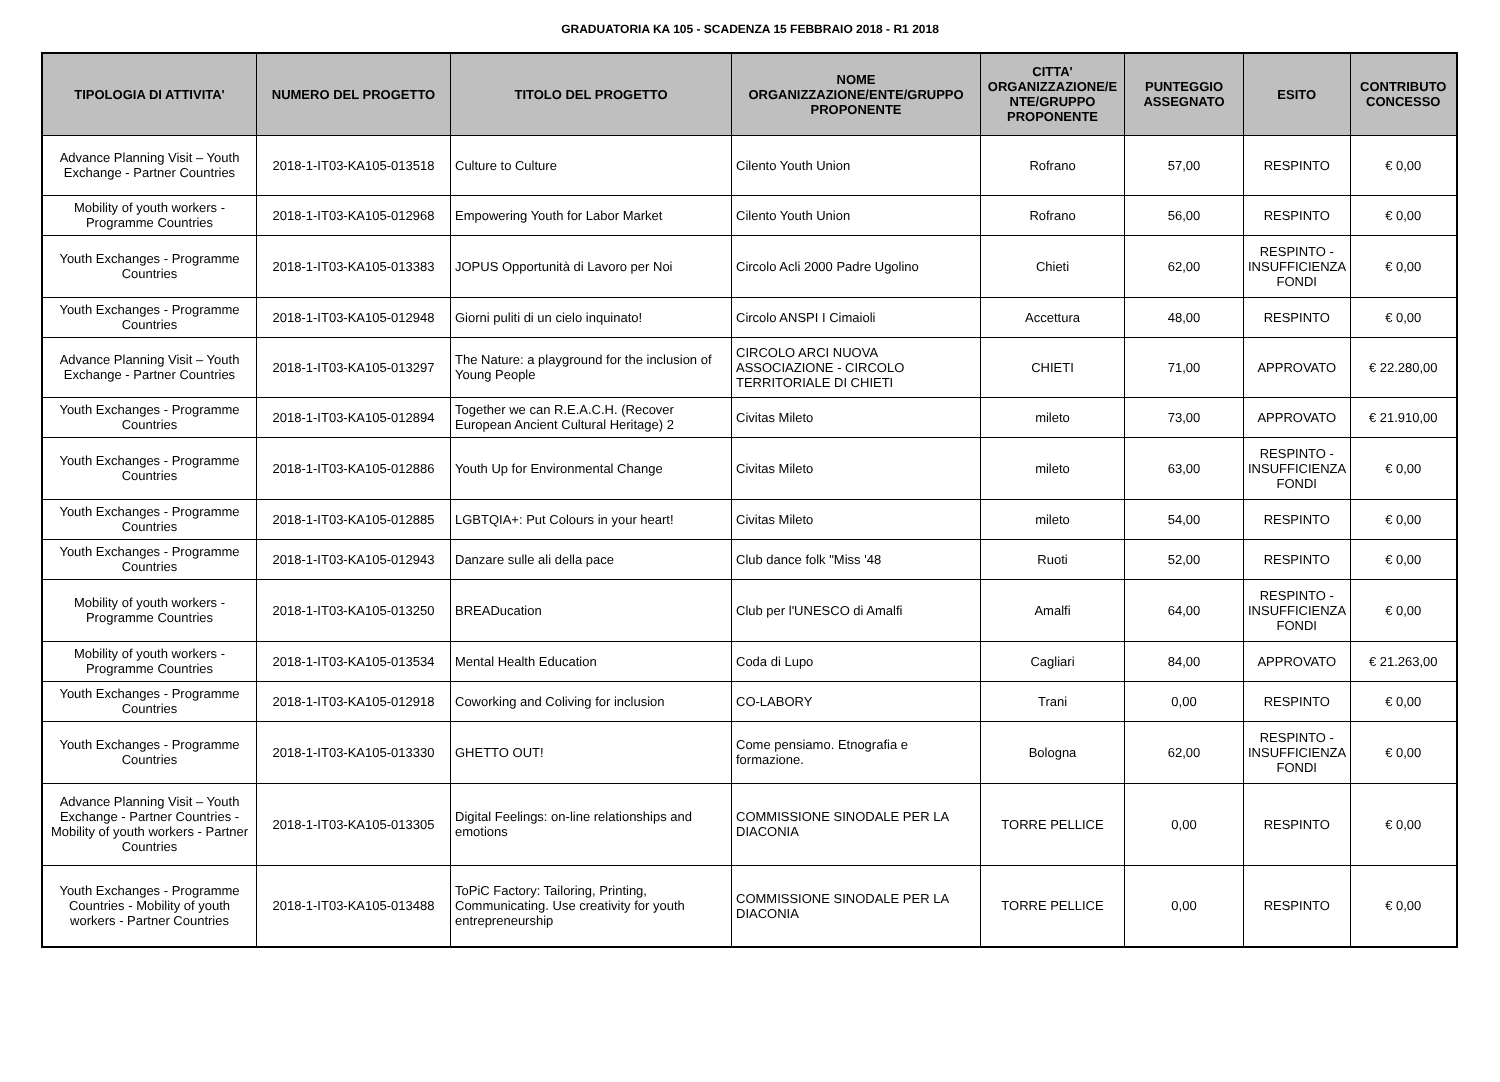GRADUATORIA KA 105 - SCADENZA 15 FEBBRAIO 2018 - R1 2018
| TIPOLOGIA DI ATTIVITA' | NUMERO DEL PROGETTO | TITOLO DEL PROGETTO | NOME ORGANIZZAZIONE/ENTE/GRUPPO PROPONENTE | CITTA' ORGANIZZAZIONE/E NTE/GRUPPO PROPONENTE | PUNTEGGIO ASSEGNATO | ESITO | CONTRIBUTO CONCESSO |
| --- | --- | --- | --- | --- | --- | --- | --- |
| Advance Planning Visit – Youth Exchange - Partner Countries | 2018-1-IT03-KA105-013518 | Culture to Culture | Cilento Youth Union | Rofrano | 57,00 | RESPINTO | € 0,00 |
| Mobility of youth workers - Programme Countries | 2018-1-IT03-KA105-012968 | Empowering Youth for Labor Market | Cilento Youth Union | Rofrano | 56,00 | RESPINTO | € 0,00 |
| Youth Exchanges - Programme Countries | 2018-1-IT03-KA105-013383 | JOPUS Opportunità di Lavoro per Noi | Circolo Acli 2000 Padre Ugolino | Chieti | 62,00 | RESPINTO - INSUFFICIENZA FONDI | € 0,00 |
| Youth Exchanges - Programme Countries | 2018-1-IT03-KA105-012948 | Giorni puliti di un cielo inquinato! | Circolo ANSPI I Cimaioli | Accettura | 48,00 | RESPINTO | € 0,00 |
| Advance Planning Visit – Youth Exchange - Partner Countries | 2018-1-IT03-KA105-013297 | The Nature: a playground for the inclusion of Young People | CIRCOLO ARCI NUOVA ASSOCIAZIONE - CIRCOLO TERRITORIALE DI CHIETI | CHIETI | 71,00 | APPROVATO | € 22.280,00 |
| Youth Exchanges - Programme Countries | 2018-1-IT03-KA105-012894 | Together we can R.E.A.C.H. (Recover European Ancient Cultural Heritage) 2 | Civitas Mileto | mileto | 73,00 | APPROVATO | € 21.910,00 |
| Youth Exchanges - Programme Countries | 2018-1-IT03-KA105-012886 | Youth Up for Environmental Change | Civitas Mileto | mileto | 63,00 | RESPINTO - INSUFFICIENZA FONDI | € 0,00 |
| Youth Exchanges - Programme Countries | 2018-1-IT03-KA105-012885 | LGBTQIA+: Put Colours in your heart! | Civitas Mileto | mileto | 54,00 | RESPINTO | € 0,00 |
| Youth Exchanges - Programme Countries | 2018-1-IT03-KA105-012943 | Danzare sulle ali della pace | Club dance folk "Miss '48 | Ruoti | 52,00 | RESPINTO | € 0,00 |
| Mobility of youth workers - Programme Countries | 2018-1-IT03-KA105-013250 | BREADucation | Club per l'UNESCO di Amalfi | Amalfi | 64,00 | RESPINTO - INSUFFICIENZA FONDI | € 0,00 |
| Mobility of youth workers - Programme Countries | 2018-1-IT03-KA105-013534 | Mental Health Education | Coda di Lupo | Cagliari | 84,00 | APPROVATO | € 21.263,00 |
| Youth Exchanges - Programme Countries | 2018-1-IT03-KA105-012918 | Coworking and Coliving for inclusion | CO-LABORY | Trani | 0,00 | RESPINTO | € 0,00 |
| Youth Exchanges - Programme Countries | 2018-1-IT03-KA105-013330 | GHETTO OUT! | Come pensiamo. Etnografia e formazione. | Bologna | 62,00 | RESPINTO - INSUFFICIENZA FONDI | € 0,00 |
| Advance Planning Visit – Youth Exchange - Partner Countries - Mobility of youth workers - Partner Countries | 2018-1-IT03-KA105-013305 | Digital Feelings: on-line relationships and emotions | COMMISSIONE SINODALE PER LA DIACONIA | TORRE PELLICE | 0,00 | RESPINTO | € 0,00 |
| Youth Exchanges - Programme Countries - Mobility of youth workers - Partner Countries | 2018-1-IT03-KA105-013488 | ToPiC Factory: Tailoring, Printing, Communicating. Use creativity for youth entrepreneurship | COMMISSIONE SINODALE PER LA DIACONIA | TORRE PELLICE | 0,00 | RESPINTO | € 0,00 |